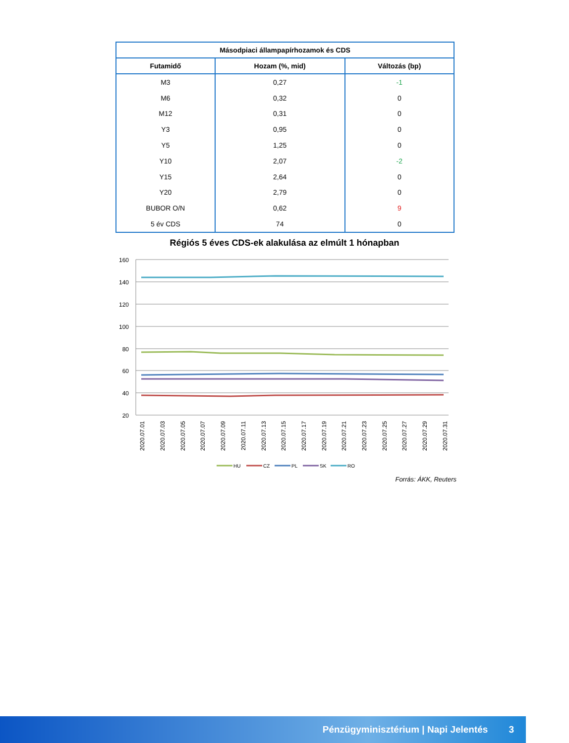| Másodpiaci állampapírhozamok és CDS | | |
| --- | --- | --- |
| Futamidő | Hozam (%, mid) | Változás (bp) |
| M3 | 0,27 | -1 |
| M6 | 0,32 | 0 |
| M12 | 0,31 | 0 |
| Y3 | 0,95 | 0 |
| Y5 | 1,25 | 0 |
| Y10 | 2,07 | -2 |
| Y15 | 2,64 | 0 |
| Y20 | 2,79 | 0 |
| BUBOR O/N | 0,62 | 9 |
| 5 év CDS | 74 | 0 |
Régiós 5 éves CDS-ek alakulása az elmúlt 1 hónapban
160
140
120
100
80
60
40
20
2020.07.01
2020.07.03
2020.07.05
2020.07.07
2020.07.09
2020.07.11
2020.07.13
2020.07.15
2020.07.17
2020.07.19
2020.07.21
2020.07.23
2020.07.25
2020.07.27
2020.07.29
2020.07.31
HU
CZ
PL
SK
RO
Forrás: ÁKK, Reuters
Pénzügyminisztérium | Napi Jelentés 3